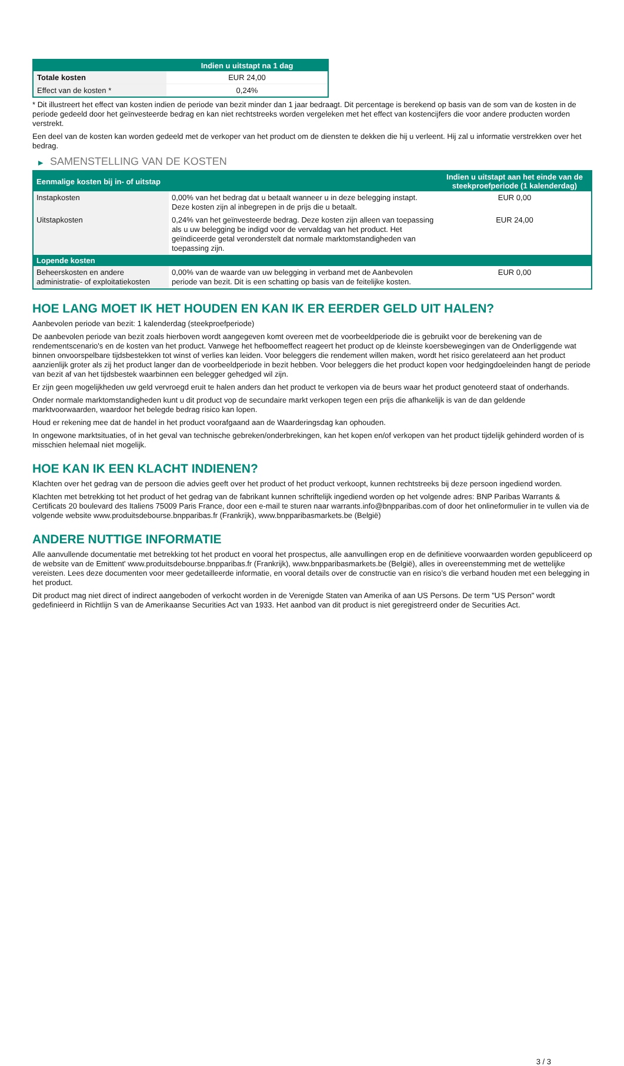| | Indien u uitstapt na 1 dag |
| --- | --- |
| Totale kosten | EUR 24,00 |
| Effect van de kosten * | 0,24% |
* Dit illustreert het effect van kosten indien de periode van bezit minder dan 1 jaar bedraagt. Dit percentage is berekend op basis van de som van de kosten in de periode gedeeld door het geïnvesteerde bedrag en kan niet rechtstreeks worden vergeleken met het effect van kostencijfers die voor andere producten worden verstrekt.
Een deel van de kosten kan worden gedeeld met de verkoper van het product om de diensten te dekken die hij u verleent. Hij zal u informatie verstrekken over het bedrag.
▶ SAMENSTELLING VAN DE KOSTEN
| Eenmalige kosten bij in- of uitstap | | Indien u uitstapt aan het einde van de steekproefperiode (1 kalenderdag) |
| --- | --- | --- |
| Instapkosten | 0,00% van het bedrag dat u betaalt wanneer u in deze belegging instapt. Deze kosten zijn al inbegrepen in de prijs die u betaalt. | EUR 0,00 |
| Uitstapkosten | 0,24% van het geïnvesteerde bedrag. Deze kosten zijn alleen van toepassing als u uw belegging be indigd voor de vervaldag van het product. Het geïndiceerde getal veronderstelt dat normale marktomstandigheden van toepassing zijn. | EUR 24,00 |
| Lopende kosten | | |
| Beheerskosten en andere administratie- of exploitatiekosten | 0,00% van de waarde van uw belegging in verband met de Aanbevolen periode van bezit. Dit is een schatting op basis van de feitelijke kosten. | EUR 0,00 |
HOE LANG MOET IK HET HOUDEN EN KAN IK ER EERDER GELD UIT HALEN?
Aanbevolen periode van bezit: 1 kalenderdag (steekproefperiode)
De aanbevolen periode van bezit zoals hierboven wordt aangegeven komt overeen met de voorbeeldperiode die is gebruikt voor de berekening van de rendementscenario's en de kosten van het product. Vanwege het hefboomeffect reageert het product op de kleinste koersbewegingen van de Onderliggende wat binnen onvoorspelbare tijdsbestekken tot winst of verlies kan leiden. Voor beleggers die rendement willen maken, wordt het risico gerelateerd aan het product aanzienlijk groter als zij het product langer dan de voorbeeldperiode in bezit hebben. Voor beleggers die het product kopen voor hedgingdoeleinden hangt de periode van bezit af van het tijdsbestek waarbinnen een belegger gehedged wil zijn.
Er zijn geen mogelijkheden uw geld vervroegd eruit te halen anders dan het product te verkopen via de beurs waar het product genoteerd staat of onderhands.
Onder normale marktomstandigheden kunt u dit product vop de secundaire markt verkopen tegen een prijs die afhankelijk is van de dan geldende marktvoorwaarden, waardoor het belegde bedrag risico kan lopen.
Houd er rekening mee dat de handel in het product voorafgaand aan de Waarderingsdag kan ophouden.
In ongewone marktsituaties, of in het geval van technische gebreken/onderbrekingen, kan het kopen en/of verkopen van het product tijdelijk gehinderd worden of is misschien helemaal niet mogelijk.
HOE KAN IK EEN KLACHT INDIENEN?
Klachten over het gedrag van de persoon die advies geeft over het product of het product verkoopt, kunnen rechtstreeks bij deze persoon ingediend worden.
Klachten met betrekking tot het product of het gedrag van de fabrikant kunnen schriftelijk ingediend worden op het volgende adres: BNP Paribas Warrants & Certificats 20 boulevard des Italiens 75009 Paris France, door een e-mail te sturen naar warrants.info@bnpparibas.com of door het onlineformulier in te vullen via de volgende website www.produitsdebourse.bnpparibas.fr (Frankrijk), www.bnpparibasmarkets.be (België)
ANDERE NUTTIGE INFORMATIE
Alle aanvullende documentatie met betrekking tot het product en vooral het prospectus, alle aanvullingen erop en de definitieve voorwaarden worden gepubliceerd op de website van de Emittent' www.produitsdebourse.bnpparibas.fr (Frankrijk), www.bnpparibasmarkets.be (België), alles in overeenstemming met de wettelijke vereisten. Lees deze documenten voor meer gedetailleerde informatie, en vooral details over de constructie van en risico’s die verband houden met een belegging in het product.
Dit product mag niet direct of indirect aangeboden of verkocht worden in de Verenigde Staten van Amerika of aan US Persons. De term "US Person" wordt gedefinieerd in Richtlijn S van de Amerikaanse Securities Act van 1933. Het aanbod van dit product is niet geregistreerd onder de Securities Act.
3 / 3